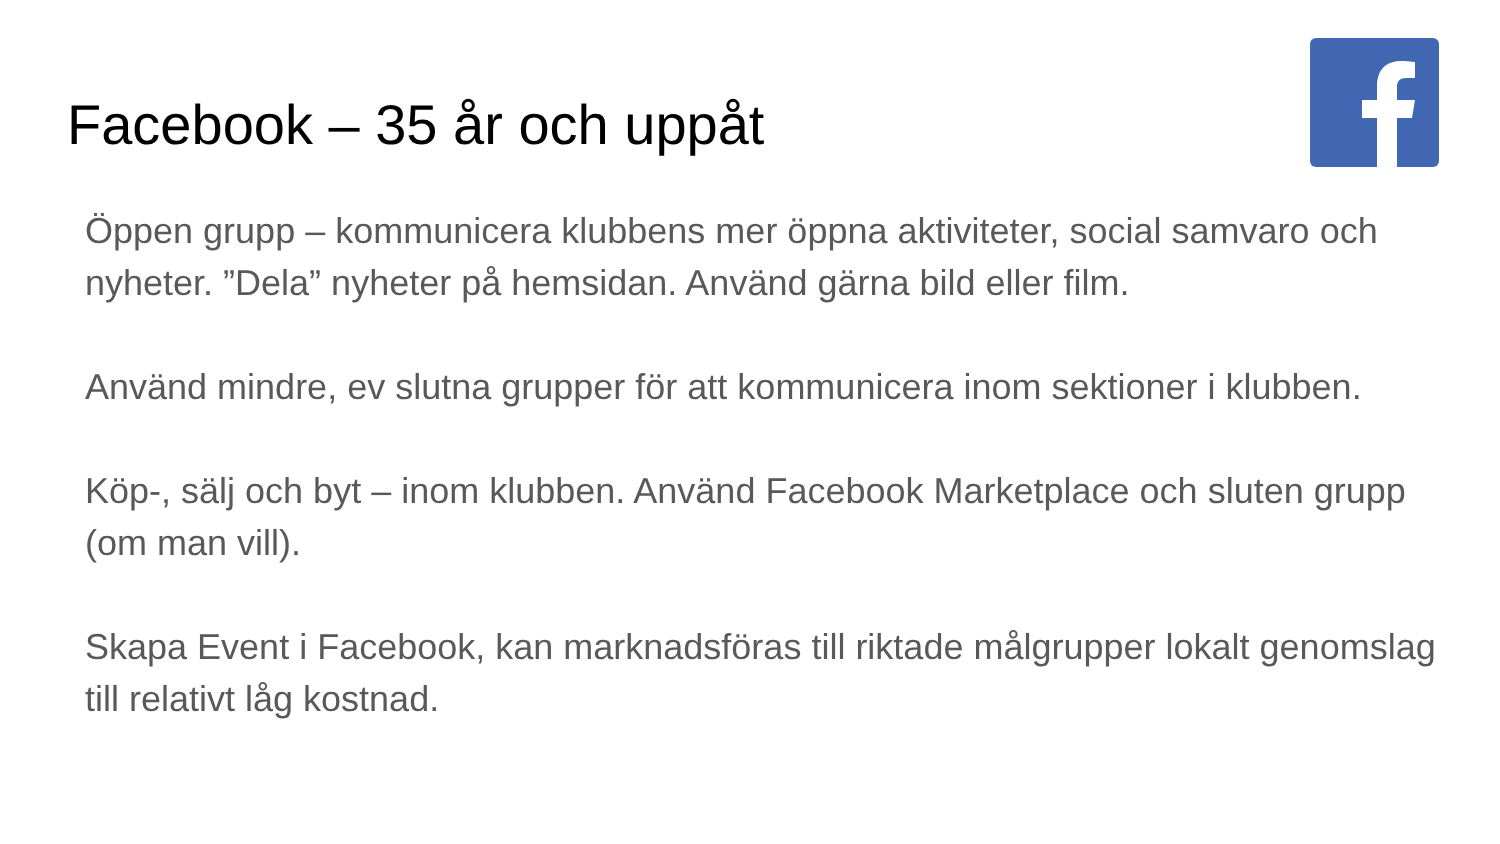Facebook – 35 år och uppåt
Öppen grupp – kommunicera klubbens mer öppna aktiviteter, social samvaro och nyheter. ”Dela” nyheter på hemsidan. Använd gärna bild eller film.
Använd mindre, ev slutna grupper för att kommunicera inom sektioner i klubben.
Köp-, sälj och byt – inom klubben. Använd Facebook Marketplace och sluten grupp (om man vill).
Skapa Event i Facebook, kan marknadsföras till riktade målgrupper lokalt genomslag till relativt låg kostnad.